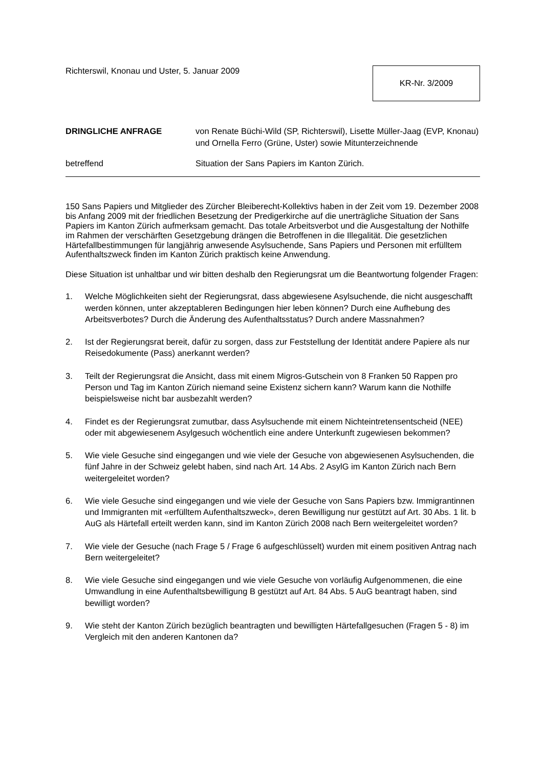Richterswil, Knonau und Uster, 5. Januar 2009
KR-Nr. 3/2009
DRINGLICHE ANFRAGE von Renate Büchi-Wild (SP, Richterswil), Lisette Müller-Jaag (EVP, Knonau) und Ornella Ferro (Grüne, Uster) sowie Mitunterzeichnende
betreffend Situation der Sans Papiers im Kanton Zürich.
150 Sans Papiers und Mitglieder des Zürcher Bleiberecht-Kollektivs haben in der Zeit vom 19. Dezember 2008 bis Anfang 2009 mit der friedlichen Besetzung der Predigerkirche auf die unerträgliche Situation der Sans Papiers im Kanton Zürich aufmerksam gemacht. Das totale Arbeitsverbot und die Ausgestaltung der Nothilfe im Rahmen der verschärften Gesetzgebung drängen die Betroffenen in die Illegalität. Die gesetzlichen Härtefallbestimmungen für langjährig anwesende Asylsuchende, Sans Papiers und Personen mit erfülltem Aufenthaltszweck finden im Kanton Zürich praktisch keine Anwendung.
Diese Situation ist unhaltbar und wir bitten deshalb den Regierungsrat um die Beantwortung folgender Fragen:
1. Welche Möglichkeiten sieht der Regierungsrat, dass abgewiesene Asylsuchende, die nicht ausgeschafft werden können, unter akzeptableren Bedingungen hier leben können? Durch eine Aufhebung des Arbeitsverbotes? Durch die Änderung des Aufenthaltsstatus? Durch andere Massnahmen?
2. Ist der Regierungsrat bereit, dafür zu sorgen, dass zur Feststellung der Identität andere Papiere als nur Reisedokumente (Pass) anerkannt werden?
3. Teilt der Regierungsrat die Ansicht, dass mit einem Migros-Gutschein von 8 Franken 50 Rappen pro Person und Tag im Kanton Zürich niemand seine Existenz sichern kann? Warum kann die Nothilfe beispielsweise nicht bar ausbezahlt werden?
4. Findet es der Regierungsrat zumutbar, dass Asylsuchende mit einem Nichteintretensentscheid (NEE) oder mit abgewiesenem Asylgesuch wöchentlich eine andere Unterkunft zugewiesen bekommen?
5. Wie viele Gesuche sind eingegangen und wie viele der Gesuche von abgewiesenen Asylsuchenden, die fünf Jahre in der Schweiz gelebt haben, sind nach Art. 14 Abs. 2 AsylG im Kanton Zürich nach Bern weitergeleitet worden?
6. Wie viele Gesuche sind eingegangen und wie viele der Gesuche von Sans Papiers bzw. Immigrantinnen und Immigranten mit «erfülltem Aufenthaltszweck», deren Bewilligung nur gestützt auf Art. 30 Abs. 1 lit. b AuG als Härtefall erteilt werden kann, sind im Kanton Zürich 2008 nach Bern weitergeleitet worden?
7. Wie viele der Gesuche (nach Frage 5 / Frage 6 aufgeschlüsselt) wurden mit einem positiven Antrag nach Bern weitergeleitet?
8. Wie viele Gesuche sind eingegangen und wie viele Gesuche von vorläufig Aufgenommenen, die eine Umwandlung in eine Aufenthaltsbewilligung B gestützt auf Art. 84 Abs. 5 AuG beantragt haben, sind bewilligt worden?
9. Wie steht der Kanton Zürich bezüglich beantragten und bewilligten Härtefallgesuchen (Fragen 5 - 8) im Vergleich mit den anderen Kantonen da?